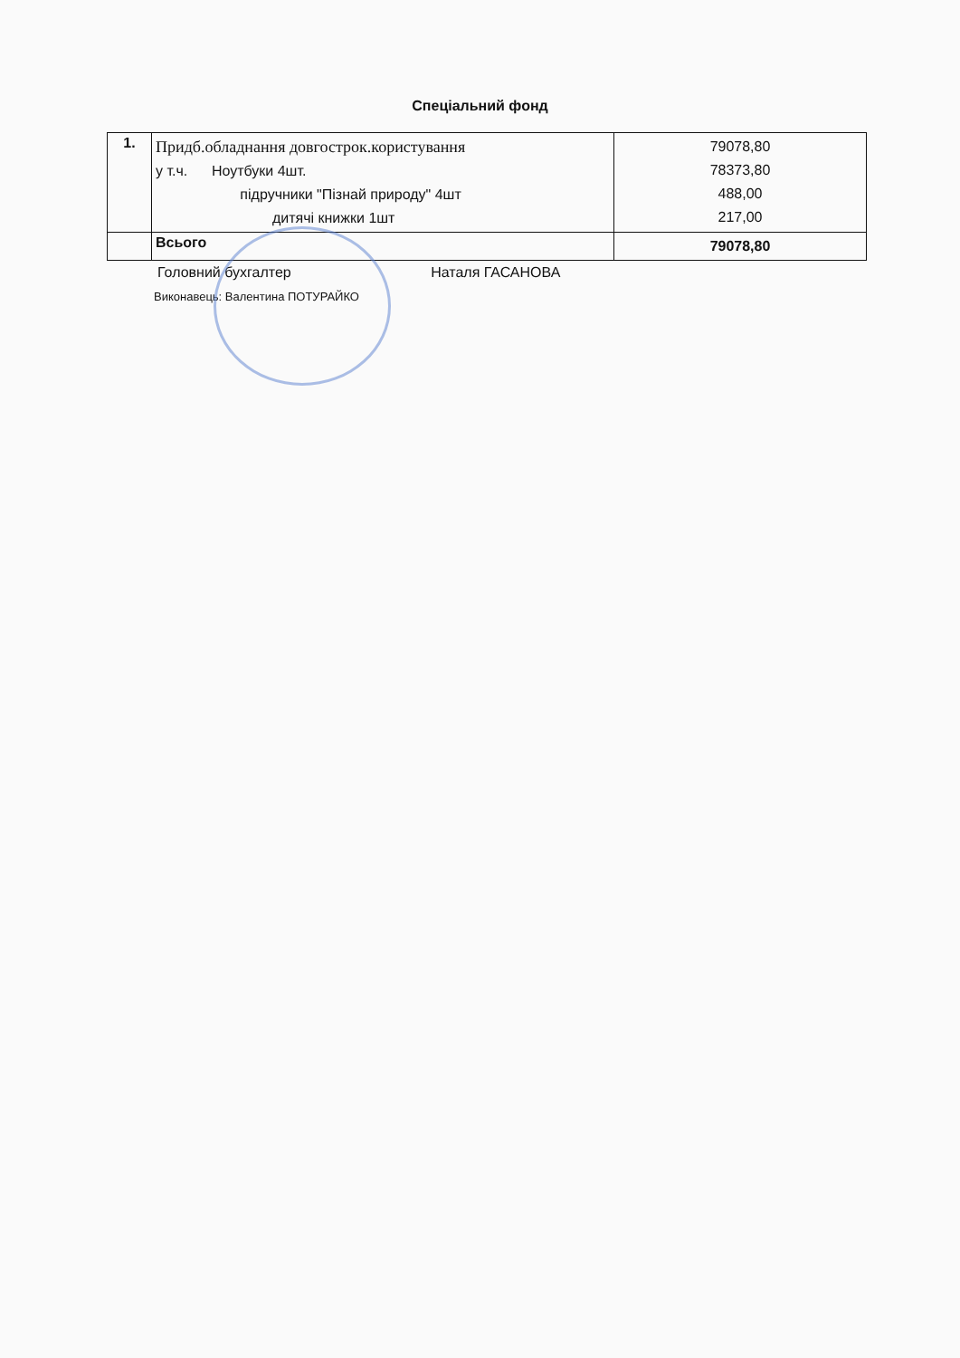Спеціальний фонд
| 1. | Придб.обладнання довгострок.користування у т.ч. Ноутбуки 4шт. підручники "Пізнай природу" 4шт дитячі книжки 1шт | 79078,80 78373,80 488,00 217,00 |
| | Всього | 79078,80 |
Головний бухгалтер Наталя ГАСАНОВА
Виконавець: Валентина ПОТУРАЙКО